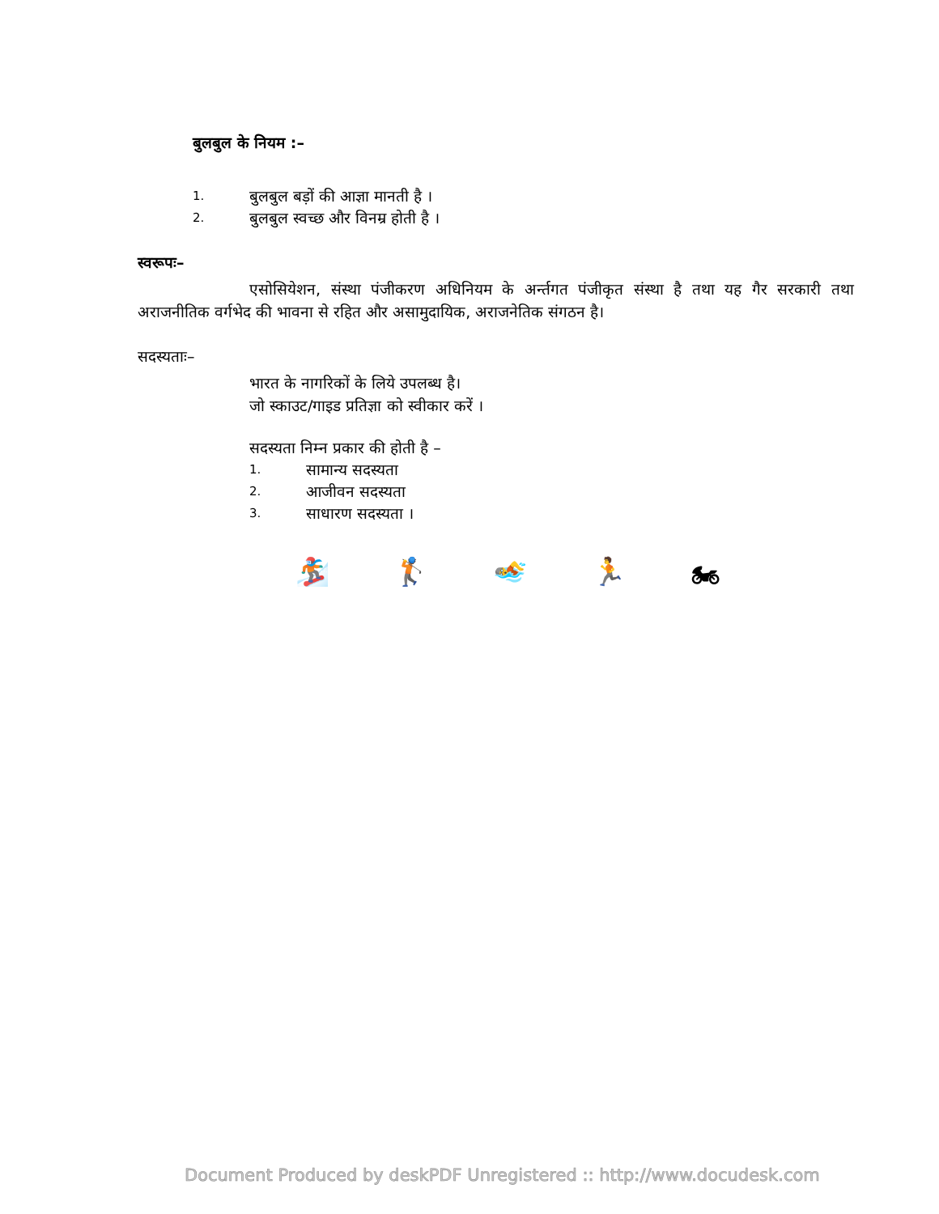बुलबुल के नियम :–
1. बुलबुल बड़ों की आज्ञा मानती है ।
2. बुलबुल स्वच्छ और विनम्र होती है ।
स्वरूपः–
एसोसियेशन, संस्था पंजीकरण अधिनियम के अर्न्तगत पंजीकृत संस्था है तथा यह गैर सरकारी तथा अराजनीतिक वर्गभेद की भावना से रहित और असामुदायिक, अराजनेतिक संगठन है।
सदस्यताः–
भारत के नागरिकों के लिये उपलब्ध है।
जो स्काउट/गाइड प्रतिज्ञा को स्वीकार करें ।
सदस्यता निम्न प्रकार की होती है –
1. सामान्य सदस्यता
2. आजीवन सदस्यता
3. साधारण सदस्यता ।
🏂 🏌 🏊 🏃 🏍
Document Produced by deskPDF Unregistered :: http://www.docudesk.com